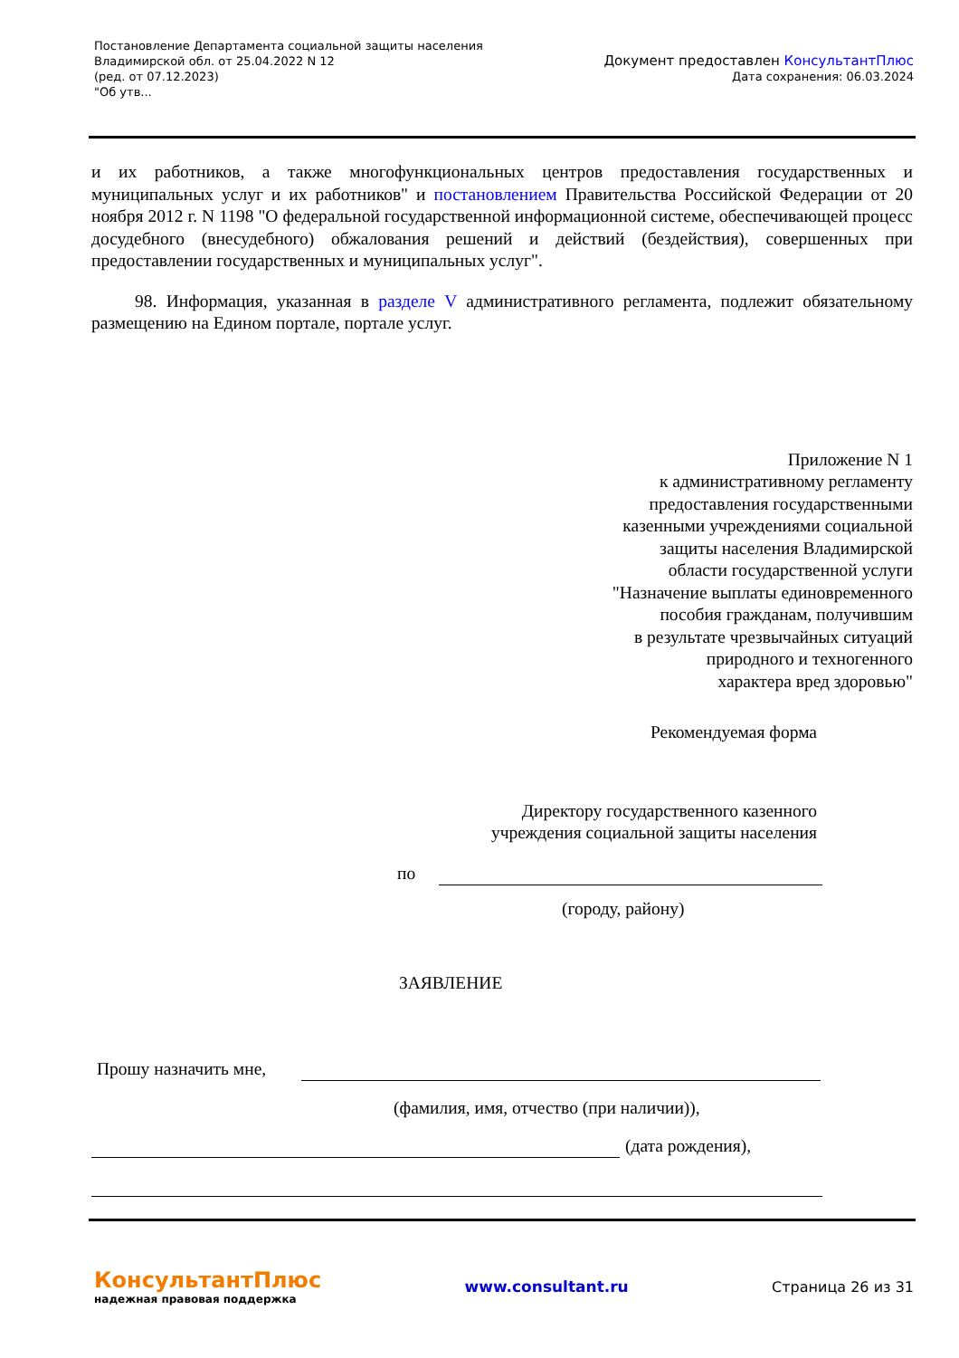Постановление Департамента социальной защиты населения
Владимирской обл. от 25.04.2022 N 12
(ред. от 07.12.2023)
"Об утв...
Документ предоставлен КонсультантПлюс
Дата сохранения: 06.03.2024
и их работников, а также многофункциональных центров предоставления государственных и муниципальных услуг и их работников" и постановлением Правительства Российской Федерации от 20 ноября 2012 г. N 1198 "О федеральной государственной информационной системе, обеспечивающей процесс досудебного (внесудебного) обжалования решений и действий (бездействия), совершенных при предоставлении государственных и муниципальных услуг".
98. Информация, указанная в разделе V административного регламента, подлежит обязательному размещению на Едином портале, портале услуг.
Приложение N 1
к административному регламенту
предоставления государственными
казенными учреждениями социальной
защиты населения Владимирской
области государственной услуги
"Назначение выплаты единовременного
пособия гражданам, получившим
в результате чрезвычайных ситуаций
природного и техногенного
характера вред здоровью"
Рекомендуемая форма
Директору государственного казенного
учреждения социальной защиты населения
по
(городу, району)
ЗАЯВЛЕНИЕ
Прошу назначить мне,
(фамилия, имя, отчество (при наличии)),
(дата рождения),
КонсультантПлюс
надежная правовая поддержка
www.consultant.ru Страница 26 из 31